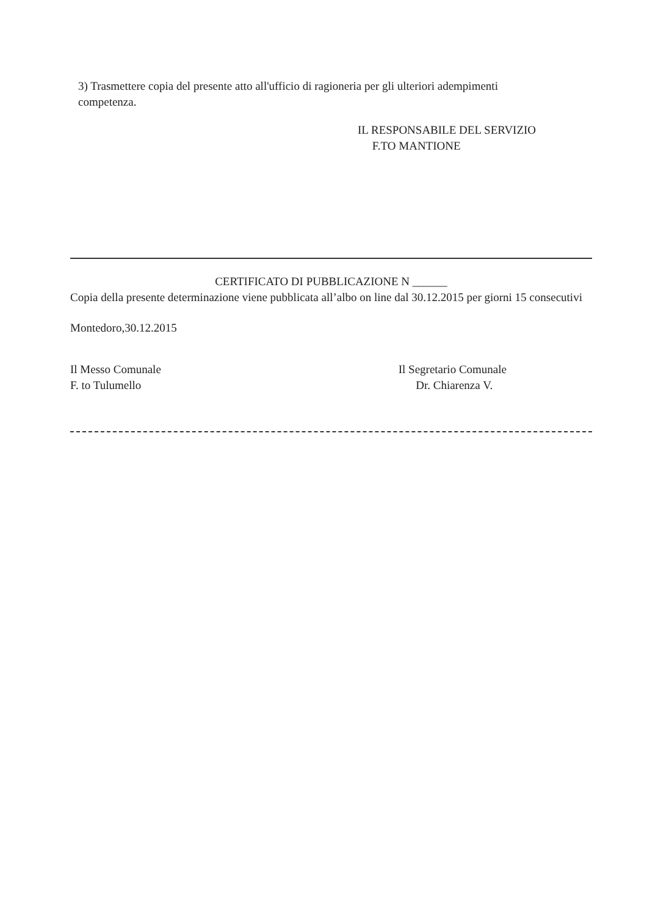3) Trasmettere copia del presente atto all'ufficio di ragioneria per gli ulteriori adempimenti competenza.
IL RESPONSABILE DEL SERVIZIO
F.TO MANTIONE
CERTIFICATO DI PUBBLICAZIONE N ______
Copia della presente determinazione viene pubblicata all’albo on line dal 30.12.2015 per giorni 15 consecutivi
Montedoro,30.12.2015
Il Messo Comunale
F. to Tulumello
Il Segretario Comunale
Dr. Chiarenza V.